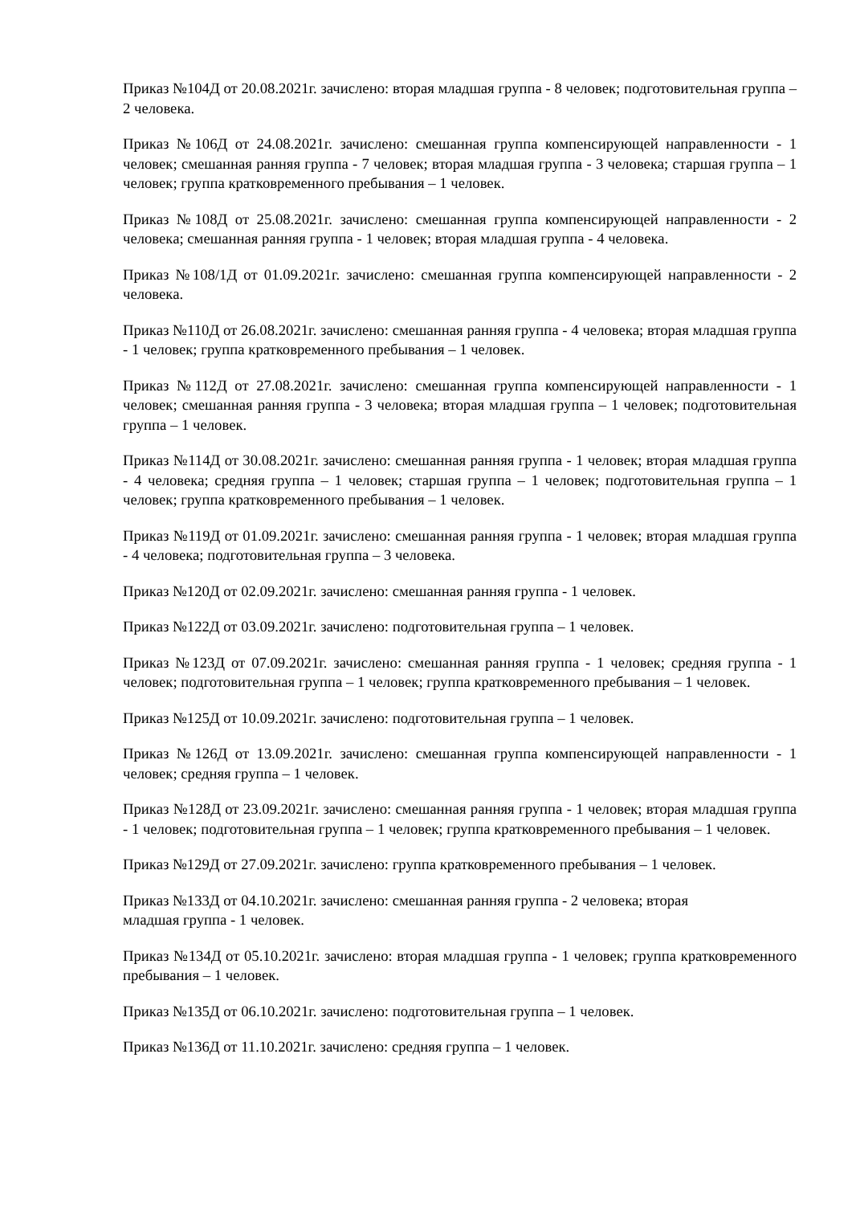Приказ №104Д от 20.08.2021г. зачислено: вторая младшая группа - 8 человек; подготовительная группа – 2 человека.
Приказ №106Д от 24.08.2021г. зачислено: смешанная группа компенсирующей направленности - 1 человек; смешанная ранняя группа - 7 человек; вторая младшая группа - 3 человека; старшая группа – 1 человек; группа кратковременного пребывания – 1 человек.
Приказ №108Д от 25.08.2021г. зачислено: смешанная группа компенсирующей направленности - 2 человека; смешанная ранняя группа - 1 человек; вторая младшая группа - 4 человека.
Приказ №108/1Д от 01.09.2021г. зачислено: смешанная группа компенсирующей направленности - 2 человека.
Приказ №110Д от 26.08.2021г. зачислено: смешанная ранняя группа - 4 человека; вторая младшая группа - 1 человек; группа кратковременного пребывания – 1 человек.
Приказ №112Д от 27.08.2021г. зачислено: смешанная группа компенсирующей направленности - 1 человек; смешанная ранняя группа - 3 человека; вторая младшая группа – 1 человек; подготовительная группа – 1 человек.
Приказ №114Д от 30.08.2021г. зачислено: смешанная ранняя группа - 1 человек; вторая младшая группа - 4 человека; средняя группа – 1 человек; старшая группа – 1 человек; подготовительная группа – 1 человек; группа кратковременного пребывания – 1 человек.
Приказ №119Д от 01.09.2021г. зачислено: смешанная ранняя группа - 1 человек; вторая младшая группа - 4 человека; подготовительная группа – 3 человека.
Приказ №120Д от 02.09.2021г. зачислено: смешанная ранняя группа - 1 человек.
Приказ №122Д от 03.09.2021г. зачислено: подготовительная группа – 1 человек.
Приказ №123Д от 07.09.2021г. зачислено: смешанная ранняя группа - 1 человек; средняя группа - 1 человек; подготовительная группа – 1 человек; группа кратковременного пребывания – 1 человек.
Приказ №125Д от 10.09.2021г. зачислено: подготовительная группа – 1 человек.
Приказ №126Д от 13.09.2021г. зачислено: смешанная группа компенсирующей направленности - 1 человек; средняя группа – 1 человек.
Приказ №128Д от 23.09.2021г. зачислено: смешанная ранняя группа - 1 человек; вторая младшая группа - 1 человек; подготовительная группа – 1 человек; группа кратковременного пребывания – 1 человек.
Приказ №129Д от 27.09.2021г. зачислено: группа кратковременного пребывания – 1 человек.
Приказ №133Д от 04.10.2021г. зачислено: смешанная ранняя группа - 2 человека; вторая
младшая группа - 1 человек.
Приказ №134Д от 05.10.2021г. зачислено: вторая младшая группа - 1 человек; группа кратковременного пребывания – 1 человек.
Приказ №135Д от 06.10.2021г. зачислено: подготовительная группа – 1 человек.
Приказ №136Д от 11.10.2021г. зачислено: средняя группа – 1 человек.